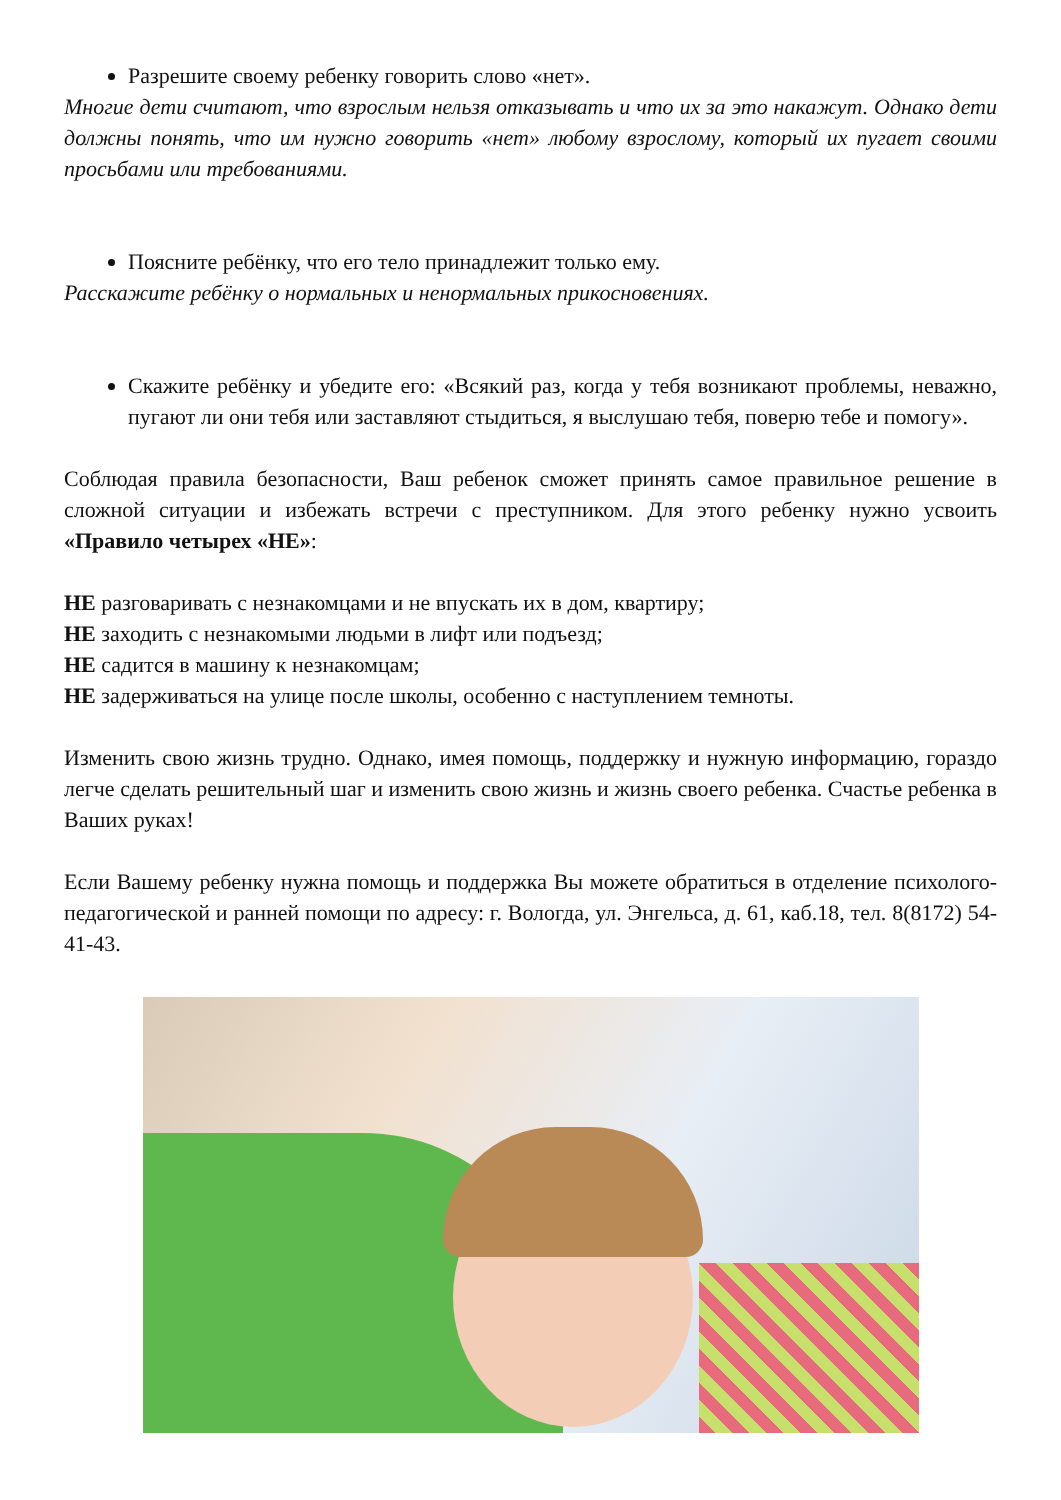Разрешите своему ребенку говорить слово «нет».
Многие дети считают, что взрослым нельзя отказывать и что их за это накажут. Однако дети должны понять, что им нужно говорить «нет» любому взрослому, который их пугает своими просьбами или требованиями.
Поясните ребёнку, что его тело принадлежит только ему.
Расскажите ребёнку о нормальных и ненормальных прикосновениях.
Скажите ребёнку и убедите его: «Всякий раз, когда у тебя возникают проблемы, неважно, пугают ли они тебя или заставляют стыдиться, я выслушаю тебя, поверю тебе и помогу».
Соблюдая правила безопасности, Ваш ребенок сможет принять самое правильное решение в сложной ситуации и избежать встречи с преступником. Для этого ребенку нужно усвоить «Правило четырех «НЕ»:
НЕ разговаривать с незнакомцами и не впускать их в дом, квартиру;
НЕ заходить с незнакомыми людьми в лифт или подъезд;
НЕ садится в машину к незнакомцам;
НЕ задерживаться на улице после школы, особенно с наступлением темноты.
Изменить свою жизнь трудно. Однако, имея помощь, поддержку и нужную информацию, гораздо легче сделать решительный шаг и изменить свою жизнь и жизнь своего ребенка. Счастье ребенка в Ваших руках!
Если Вашему ребенку нужна помощь и поддержка Вы можете обратиться в отделение психолого-педагогической и ранней помощи по адресу: г. Вологда, ул. Энгельса, д. 61, каб.18, тел. 8(8172) 54-41-43.